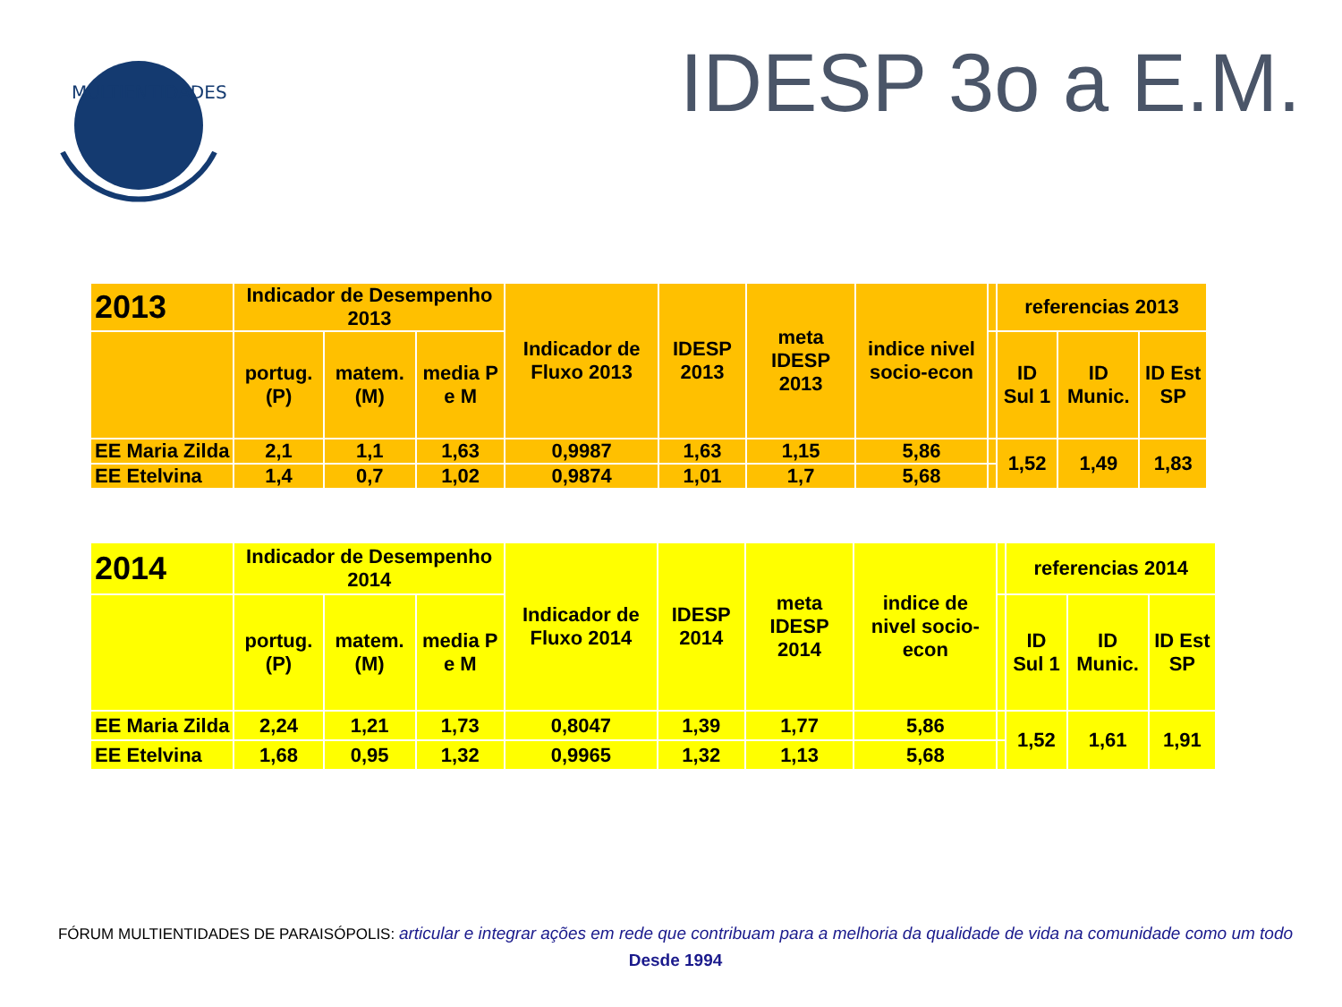MULTIENTIDADES
IDESP 3o a E.M.
| 2013 | Indicador de Desempenho 2013 | | | Indicador de Fluxo 2013 | IDESP 2013 | meta IDESP 2013 | indice nivel socio-econ | | referencias 2013 | | |
| --- | --- | --- | --- | --- | --- | --- | --- | --- | --- | --- | --- |
| | portug. (P) | matem. (M) | media P e M | | | | | | ID Sul 1 | ID Munic. | ID Est SP |
| EE Maria Zilda | 2,1 | 1,1 | 1,63 | 0,9987 | 1,63 | 1,15 | 5,86 | | 1,52 | 1,49 | 1,83 |
| EE Etelvina | 1,4 | 0,7 | 1,02 | 0,9874 | 1,01 | 1,7 | 5,68 | | | | |
| 2014 | Indicador de Desempenho 2014 | | | Indicador de Fluxo 2014 | IDESP 2014 | meta IDESP 2014 | indice de nivel socio-econ | | referencias 2014 | | |
| --- | --- | --- | --- | --- | --- | --- | --- | --- | --- | --- | --- |
| | portug. (P) | matem. (M) | media P e M | | | | | | ID Sul 1 | ID Munic. | ID Est SP |
| EE Maria Zilda | 2,24 | 1,21 | 1,73 | 0,8047 | 1,39 | 1,77 | 5,86 | | 1,52 | 1,61 | 1,91 |
| EE Etelvina | 1,68 | 0,95 | 1,32 | 0,9965 | 1,32 | 1,13 | 5,68 | | | | |
FÓRUM MULTIENTIDADES DE PARAISÓPOLIS: articular e integrar ações em rede que contribuam para a melhoria da qualidade de vida na comunidade como um todo
Desde 1994